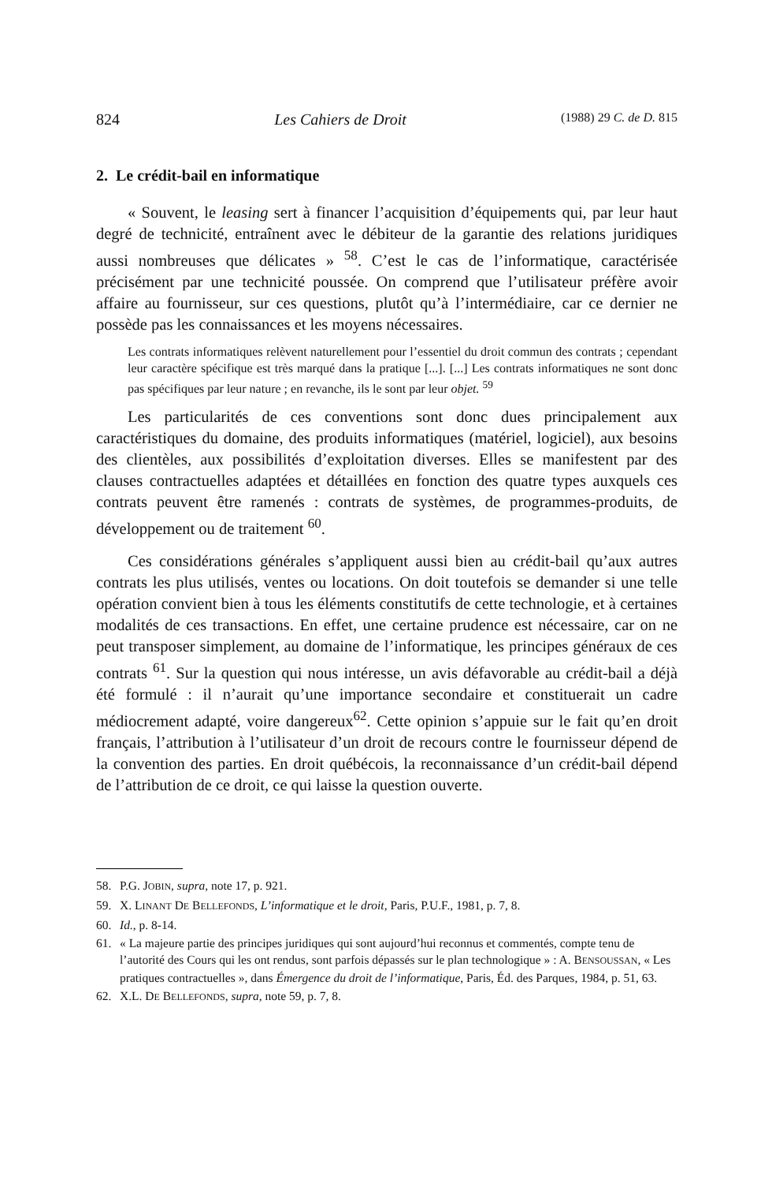824 Les Cahiers de Droit (1988) 29 C. de D. 815
2. Le crédit-bail en informatique
« Souvent, le leasing sert à financer l’acquisition d’équipements qui, par leur haut degré de technicité, entraînent avec le débiteur de la garantie des relations juridiques aussi nombreuses que délicates » <sup>58</sup>. C’est le cas de l’informatique, caractérisée précisément par une technicité poussée. On comprend que l’utilisateur préfère avoir affaire au fournisseur, sur ces questions, plutôt qu’à l’intermédiaire, car ce dernier ne possède pas les connaissances et les moyens nécessaires.
Les contrats informatiques relèvent naturellement pour l’essentiel du droit commun des contrats ; cependant leur caractère spécifique est très marqué dans la pratique [...]. [...] Les contrats informatiques ne sont donc pas spécifiques par leur nature ; en revanche, ils le sont par leur objet. <sup>59</sup>
Les particularités de ces conventions sont donc dues principalement aux caractéristiques du domaine, des produits informatiques (matériel, logiciel), aux besoins des clientèles, aux possibilités d’exploitation diverses. Elles se manifestent par des clauses contractuelles adaptées et détaillées en fonction des quatre types auxquels ces contrats peuvent être ramenés : contrats de systèmes, de programmes-produits, de développement ou de traitement <sup>60</sup>.
Ces considérations générales s’appliquent aussi bien au crédit-bail qu’aux autres contrats les plus utilisés, ventes ou locations. On doit toutefois se demander si une telle opération convient bien à tous les éléments constitutifs de cette technologie, et à certaines modalités de ces transactions. En effet, une certaine prudence est nécessaire, car on ne peut transposer simplement, au domaine de l’informatique, les principes généraux de ces contrats <sup>61</sup>. Sur la question qui nous intéresse, un avis défavorable au crédit-bail a déjà été formulé : il n’aurait qu’une importance secondaire et constituerait un cadre médiocrement adapté, voire dangereux<sup>62</sup>. Cette opinion s’appuie sur le fait qu’en droit français, l’attribution à l’utilisateur d’un droit de recours contre le fournisseur dépend de la convention des parties. En droit québécois, la reconnaissance d’un crédit-bail dépend de l’attribution de ce droit, ce qui laisse la question ouverte.
58. P.G. JOBIN, supra, note 17, p. 921.
59. X. LINANT DE BELLEFONDS, L’informatique et le droit, Paris, P.U.F., 1981, p. 7, 8.
60. Id., p. 8-14.
61. « La majeure partie des principes juridiques qui sont aujourd’hui reconnus et commentés, compte tenu de l’autorité des Cours qui les ont rendus, sont parfois dépassés sur le plan technologique » : A. BENSOUSSAN, « Les pratiques contractuelles », dans Émergence du droit de l’informatique, Paris, Éd. des Parques, 1984, p. 51, 63.
62. X.L. DE BELLEFONDS, supra, note 59, p. 7, 8.